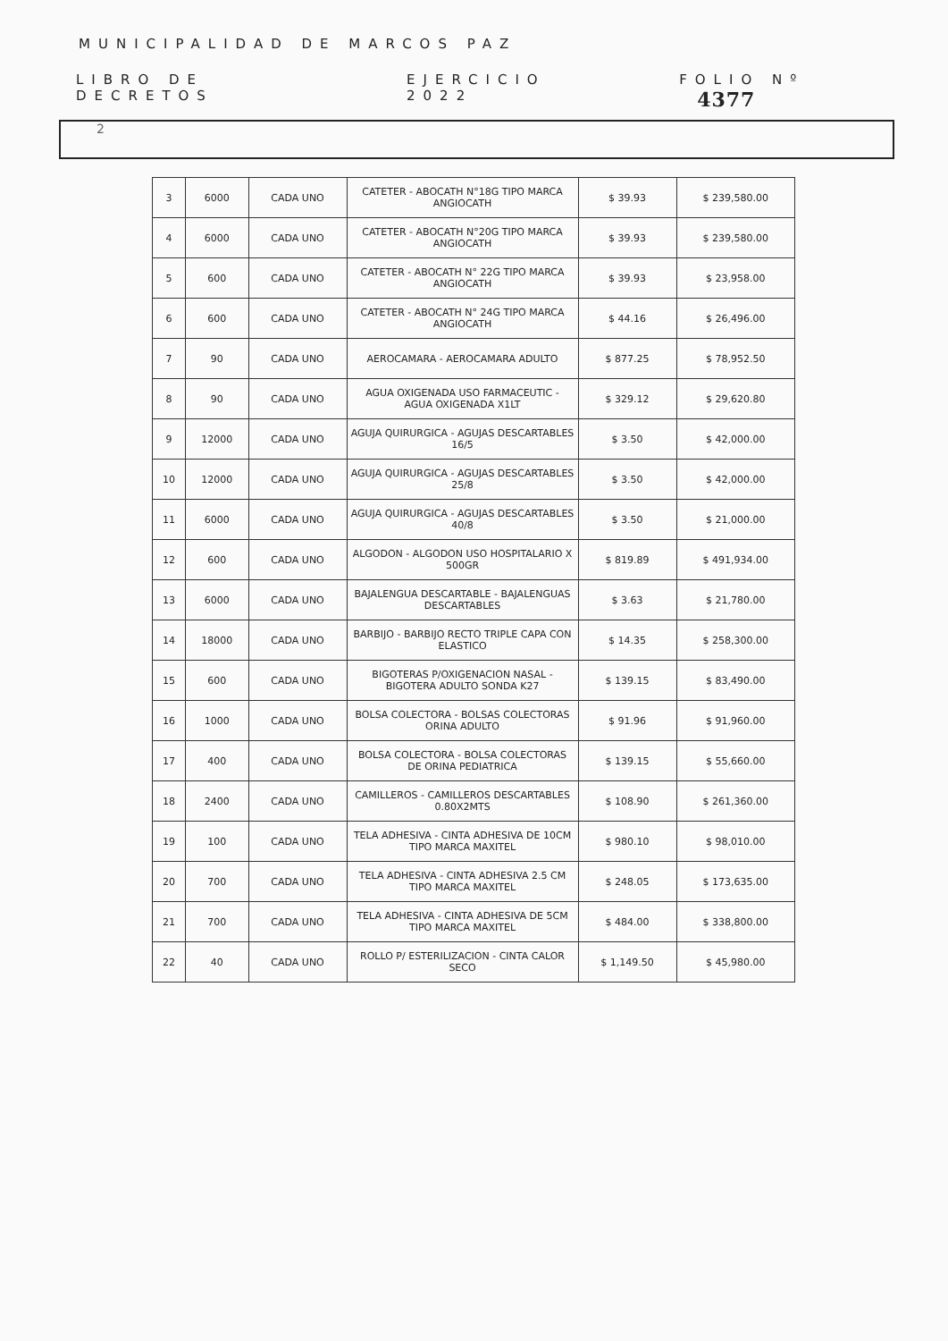MUNICIPALIDAD DE MARCOS PAZ
LIBRO DE DECRETOS EJERCICIO 2022 FOLIO Nº 4377
2
| 3 | 6000 | CADA UNO | CATETER - ABOCATH N°18G TIPO MARCA ANGIOCATH | $ 39.93 | $ 239,580.00 |
| 4 | 6000 | CADA UNO | CATETER - ABOCATH N°20G TIPO MARCA ANGIOCATH | $ 39.93 | $ 239,580.00 |
| 5 | 600 | CADA UNO | CATETER - ABOCATH N° 22G TIPO MARCA ANGIOCATH | $ 39.93 | $ 23,958.00 |
| 6 | 600 | CADA UNO | CATETER - ABOCATH N° 24G TIPO MARCA ANGIOCATH | $ 44.16 | $ 26,496.00 |
| 7 | 90 | CADA UNO | AEROCAMARA - AEROCAMARA ADULTO | $ 877.25 | $ 78,952.50 |
| 8 | 90 | CADA UNO | AGUA OXIGENADA USO FARMACEUTIC - AGUA OXIGENADA X1LT | $ 329.12 | $ 29,620.80 |
| 9 | 12000 | CADA UNO | AGUJA QUIRURGICA - AGUJAS DESCARTABLES 16/5 | $ 3.50 | $ 42,000.00 |
| 10 | 12000 | CADA UNO | AGUJA QUIRURGICA - AGUJAS DESCARTABLES 25/8 | $ 3.50 | $ 42,000.00 |
| 11 | 6000 | CADA UNO | AGUJA QUIRURGICA - AGUJAS DESCARTABLES 40/8 | $ 3.50 | $ 21,000.00 |
| 12 | 600 | CADA UNO | ALGODON - ALGODON USO HOSPITALARIO X 500GR | $ 819.89 | $ 491,934.00 |
| 13 | 6000 | CADA UNO | BAJALENGUA DESCARTABLE - BAJALENGUAS DESCARTABLES | $ 3.63 | $ 21,780.00 |
| 14 | 18000 | CADA UNO | BARBIJO - BARBIJO RECTO TRIPLE CAPA CON ELASTICO | $ 14.35 | $ 258,300.00 |
| 15 | 600 | CADA UNO | BIGOTERAS P/OXIGENACION NASAL - BIGOTERA ADULTO SONDA K27 | $ 139.15 | $ 83,490.00 |
| 16 | 1000 | CADA UNO | BOLSA COLECTORA - BOLSAS COLECTORAS ORINA ADULTO | $ 91.96 | $ 91,960.00 |
| 17 | 400 | CADA UNO | BOLSA COLECTORA - BOLSA COLECTORAS DE ORINA PEDIATRICA | $ 139.15 | $ 55,660.00 |
| 18 | 2400 | CADA UNO | CAMILLEROS - CAMILLEROS DESCARTABLES 0.80X2MTS | $ 108.90 | $ 261,360.00 |
| 19 | 100 | CADA UNO | TELA ADHESIVA - CINTA ADHESIVA DE 10CM TIPO MARCA MAXITEL | $ 980.10 | $ 98,010.00 |
| 20 | 700 | CADA UNO | TELA ADHESIVA - CINTA ADHESIVA 2.5 CM TIPO MARCA MAXITEL | $ 248.05 | $ 173,635.00 |
| 21 | 700 | CADA UNO | TELA ADHESIVA - CINTA ADHESIVA DE 5CM TIPO MARCA MAXITEL | $ 484.00 | $ 338,800.00 |
| 22 | 40 | CADA UNO | ROLLO P/ ESTERILIZACION - CINTA CALOR SECO | $ 1,149.50 | $ 45,980.00 |